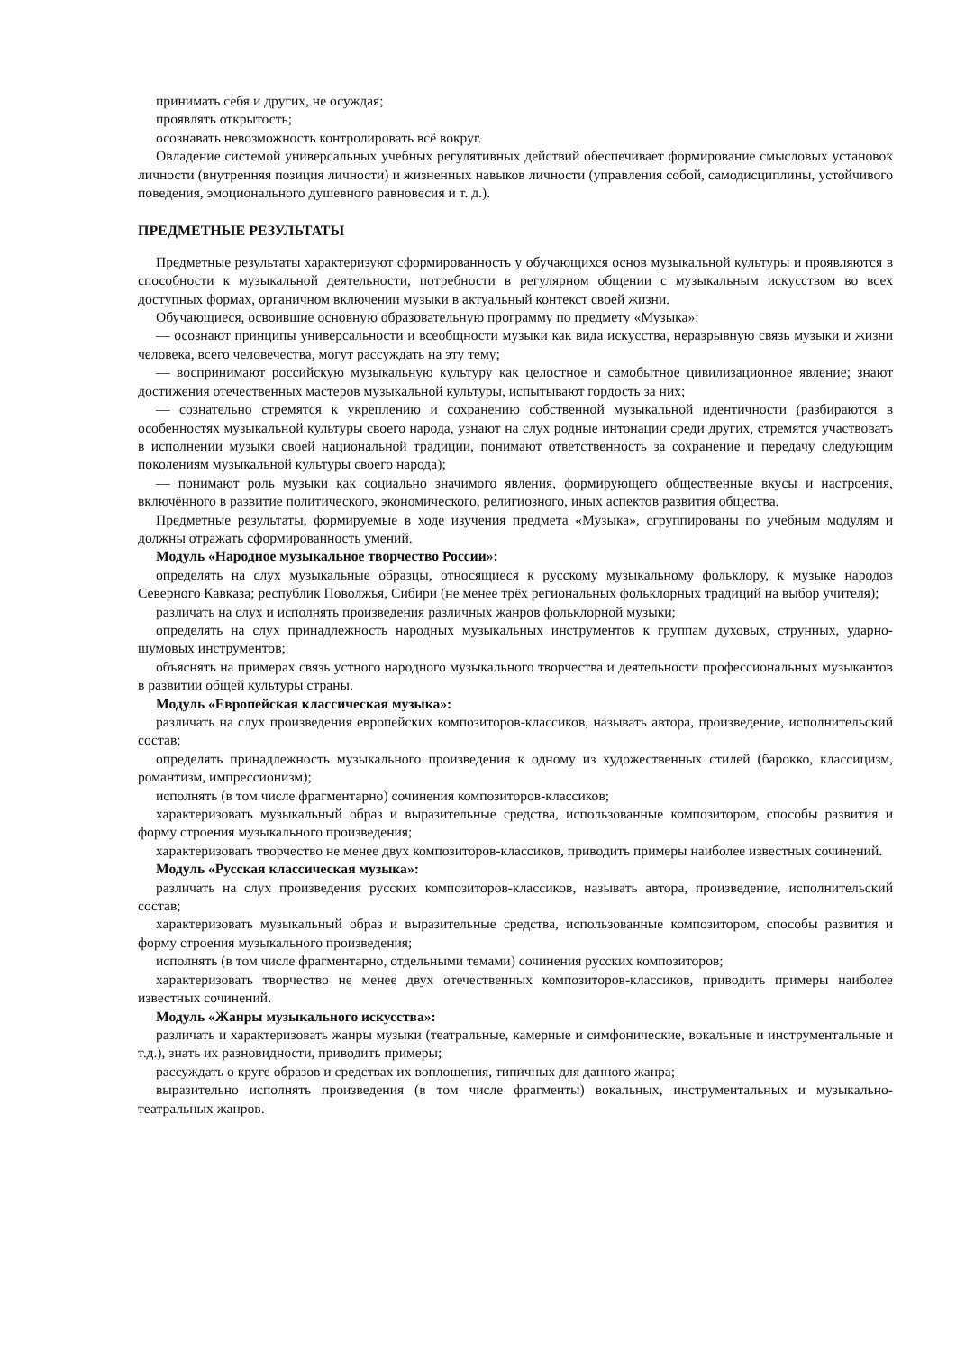принимать себя и других, не осуждая;
проявлять открытость;
осознавать невозможность контролировать всё вокруг.
Овладение системой универсальных учебных регулятивных действий обеспечивает формирование смысловых установок личности (внутренняя позиция личности) и жизненных навыков личности (управления собой, самодисциплины, устойчивого поведения, эмоционального душевного равновесия и т. д.).
ПРЕДМЕТНЫЕ РЕЗУЛЬТАТЫ
Предметные результаты характеризуют сформированность у обучающихся основ музыкальной культуры и проявляются в способности к музыкальной деятельности, потребности в регулярном общении с музыкальным искусством во всех доступных формах, органичном включении музыки в актуальный контекст своей жизни.
Обучающиеся, освоившие основную образовательную программу по предмету «Музыка»:
— осознают принципы универсальности и всеобщности музыки как вида искусства, неразрывную связь музыки и жизни человека, всего человечества, могут рассуждать на эту тему;
— воспринимают российскую музыкальную культуру как целостное и самобытное цивилизационное явление; знают достижения отечественных мастеров музыкальной культуры, испытывают гордость за них;
— сознательно стремятся к укреплению и сохранению собственной музыкальной идентичности (разбираются в особенностях музыкальной культуры своего народа, узнают на слух родные интонации среди других, стремятся участвовать в исполнении музыки своей национальной традиции, понимают ответственность за сохранение и передачу следующим поколениям музыкальной культуры своего народа);
— понимают роль музыки как социально значимого явления, формирующего общественные вкусы и настроения, включённого в развитие политического, экономического, религиозного, иных аспектов развития общества.
Предметные результаты, формируемые в ходе изучения предмета «Музыка», сгруппированы по учебным модулям и должны отражать сформированность умений.
Модуль «Народное музыкальное творчество России»:
определять на слух музыкальные образцы, относящиеся к русскому музыкальному фольклору, к музыке народов Северного Кавказа; республик Поволжья, Сибири (не менее трёх региональных фольклорных традиций на выбор учителя);
различать на слух и исполнять произведения различных жанров фольклорной музыки;
определять на слух принадлежность народных музыкальных инструментов к группам духовых, струнных, ударно-шумовых инструментов;
объяснять на примерах связь устного народного музыкального творчества и деятельности профессиональных музыкантов в развитии общей культуры страны.
Модуль «Европейская классическая музыка»:
различать на слух произведения европейских композиторов-классиков, называть автора, произведение, исполнительский состав;
определять принадлежность музыкального произведения к одному из художественных стилей (барокко, классицизм, романтизм, импрессионизм);
исполнять (в том числе фрагментарно) сочинения композиторов-классиков;
характеризовать музыкальный образ и выразительные средства, использованные композитором, способы развития и форму строения музыкального произведения;
характеризовать творчество не менее двух композиторов-классиков, приводить примеры наиболее известных сочинений.
Модуль «Русская классическая музыка»:
различать на слух произведения русских композиторов-классиков, называть автора, произведение, исполнительский состав;
характеризовать музыкальный образ и выразительные средства, использованные композитором, способы развития и форму строения музыкального произведения;
исполнять (в том числе фрагментарно, отдельными темами) сочинения русских композиторов;
характеризовать творчество не менее двух отечественных композиторов-классиков, приводить примеры наиболее известных сочинений.
Модуль «Жанры музыкального искусства»:
различать и характеризовать жанры музыки (театральные, камерные и симфонические, вокальные и инструментальные и т.д.), знать их разновидности, приводить примеры;
рассуждать о круге образов и средствах их воплощения, типичных для данного жанра;
выразительно исполнять произведения (в том числе фрагменты) вокальных, инструментальных и музыкально-театральных жанров.